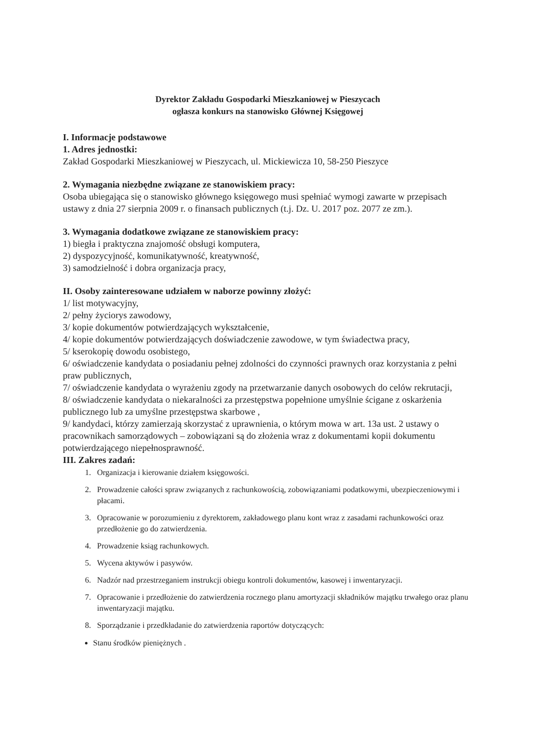Dyrektor Zakładu Gospodarki Mieszkaniowej w Pieszycach
ogłasza konkurs na stanowisko Głównej Księgowej
I. Informacje podstawowe
1. Adres jednostki:
Zakład Gospodarki Mieszkaniowej w Pieszycach, ul. Mickiewicza 10, 58-250 Pieszyce
2. Wymagania niezbędne związane ze stanowiskiem pracy:
Osoba ubiegająca się o stanowisko głównego księgowego musi spełniać wymogi zawarte w przepisach ustawy z dnia 27 sierpnia 2009 r. o finansach publicznych (t.j. Dz. U. 2017 poz. 2077 ze zm.).
3. Wymagania dodatkowe związane ze stanowiskiem pracy:
1) biegła i praktyczna znajomość obsługi komputera,
2) dyspozycyjność, komunikatywność, kreatywność,
3) samodzielność i dobra organizacja pracy,
II. Osoby zainteresowane udziałem w naborze powinny złożyć:
1/ list motywacyjny,
2/ pełny życiorys zawodowy,
3/ kopie dokumentów potwierdzających wykształcenie,
4/ kopie dokumentów potwierdzających doświadczenie zawodowe, w tym świadectwa pracy,
5/ kserokopię dowodu osobistego,
6/ oświadczenie kandydata o posiadaniu pełnej zdolności do czynności prawnych oraz korzystania z pełni praw publicznych,
7/ oświadczenie kandydata o wyrażeniu zgody na przetwarzanie danych osobowych do celów rekrutacji,
8/ oświadczenie kandydata o niekaralności za przestępstwa popełnione umyślnie ścigane z oskarżenia publicznego lub za umyślne przestępstwa skarbowe ,
9/ kandydaci, którzy zamierzają skorzystać z uprawnienia, o którym mowa w art. 13a ust. 2 ustawy o pracownikach samorządowych – zobowiązani są do złożenia wraz z dokumentami kopii dokumentu potwierdzającego niepełnosprawność.
III. Zakres zadań:
1. Organizacja i kierowanie działem księgowości.
2. Prowadzenie całości spraw związanych z rachunkowością, zobowiązaniami podatkowymi, ubezpieczeniowymi i płacami.
3. Opracowanie w porozumieniu z dyrektorem, zakładowego planu kont wraz z zasadami rachunkowości oraz przedłożenie go do zatwierdzenia.
4. Prowadzenie ksiąg rachunkowych.
5. Wycena aktywów i pasywów.
6. Nadzór nad przestrzeganiem instrukcji obiegu kontroli dokumentów, kasowej i inwentaryzacji.
7. Opracowanie i przedłożenie do zatwierdzenia rocznego planu amortyzacji składników majątku trwałego oraz planu inwentaryzacji majątku.
8. Sporządzanie i przedkładanie do zatwierdzenia raportów dotyczących:
Stanu środków pieniężnych .